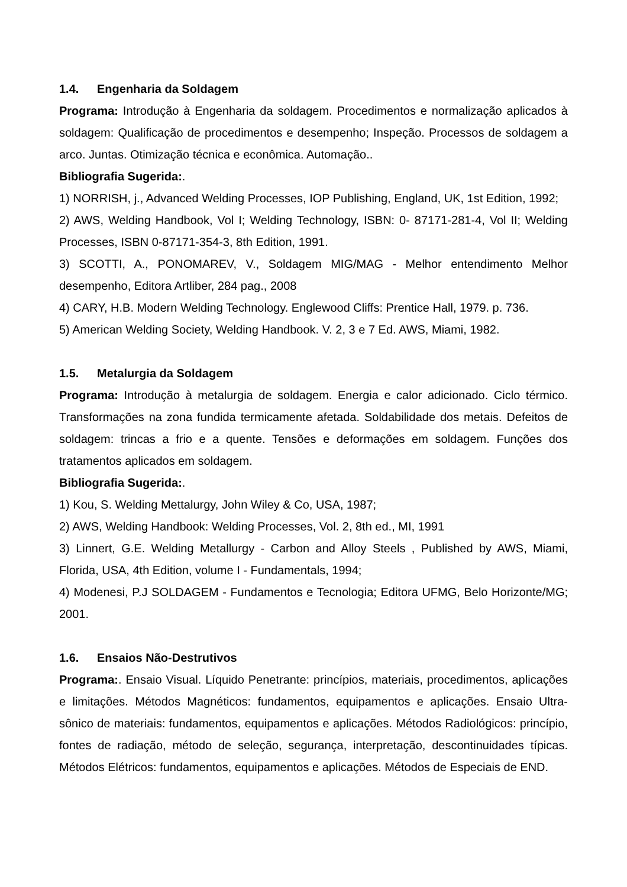1.4. Engenharia da Soldagem
Programa: Introdução à Engenharia da soldagem. Procedimentos e normalização aplicados à soldagem: Qualificação de procedimentos e desempenho; Inspeção. Processos de soldagem a arco. Juntas. Otimização técnica e econômica. Automação..
Bibliografia Sugerida:.
1) NORRISH, j., Advanced Welding Processes, IOP Publishing, England, UK, 1st Edition, 1992;
2) AWS, Welding Handbook, Vol I; Welding Technology, ISBN: 0- 87171-281-4, Vol II; Welding Processes, ISBN 0-87171-354-3, 8th Edition, 1991.
3) SCOTTI, A., PONOMAREV, V., Soldagem MIG/MAG - Melhor entendimento Melhor desempenho, Editora Artliber, 284 pag., 2008
4) CARY, H.B. Modern Welding Technology. Englewood Cliffs: Prentice Hall, 1979. p. 736.
5) American Welding Society, Welding Handbook. V. 2, 3 e 7 Ed. AWS, Miami, 1982.
1.5. Metalurgia da Soldagem
Programa: Introdução à metalurgia de soldagem. Energia e calor adicionado. Ciclo térmico. Transformações na zona fundida termicamente afetada. Soldabilidade dos metais. Defeitos de soldagem: trincas a frio e a quente. Tensões e deformações em soldagem. Funções dos tratamentos aplicados em soldagem.
Bibliografia Sugerida:.
1) Kou, S. Welding Mettalurgy, John Wiley & Co, USA, 1987;
2) AWS, Welding Handbook: Welding Processes, Vol. 2, 8th ed., MI, 1991
3) Linnert, G.E. Welding Metallurgy - Carbon and Alloy Steels , Published by AWS, Miami, Florida, USA, 4th Edition, volume I - Fundamentals, 1994;
4) Modenesi, P.J SOLDAGEM - Fundamentos e Tecnologia; Editora UFMG, Belo Horizonte/MG; 2001.
1.6. Ensaios Não-Destrutivos
Programa:. Ensaio Visual. Líquido Penetrante: princípios, materiais, procedimentos, aplicações e limitações. Métodos Magnéticos: fundamentos, equipamentos e aplicações. Ensaio Ultra-sônico de materiais: fundamentos, equipamentos e aplicações. Métodos Radiológicos: princípio, fontes de radiação, método de seleção, segurança, interpretação, descontinuidades típicas. Métodos Elétricos: fundamentos, equipamentos e aplicações. Métodos de Especiais de END.